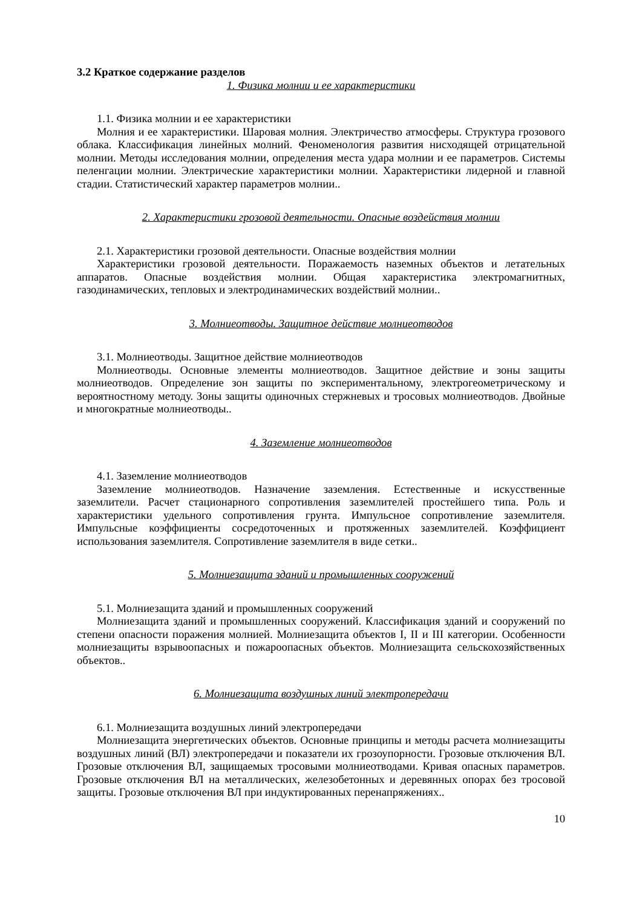3.2 Краткое содержание разделов
1. Физика молнии и ее характеристики
1.1. Физика молнии и ее характеристики
Молния и ее характеристики. Шаровая молния. Электричество атмосферы. Структура грозового облака. Классификация линейных молний. Феноменология развития нисходящей отрицательной молнии. Методы исследования молнии, определения места удара молнии и ее параметров. Системы пеленгации молнии. Электрические характеристики молнии. Характеристики лидерной и главной стадии. Статистический характер параметров молнии..
2. Характеристики грозовой деятельности. Опасные воздействия молнии
2.1. Характеристики грозовой деятельности. Опасные воздействия молнии
Характеристики грозовой деятельности. Поражаемость наземных объектов и летательных аппаратов. Опасные воздействия молнии. Общая характеристика электромагнитных, газодинамических, тепловых и электродинамических воздействий молнии..
3. Молниеотводы. Защитное действие молниеотводов
3.1. Молниеотводы. Защитное действие молниеотводов
Молниеотводы. Основные элементы молниеотводов. Защитное действие и зоны защиты молниеотводов. Определение зон защиты по экспериментальному, электрогеометрическому и вероятностному методу. Зоны защиты одиночных стержневых и тросовых молниеотводов. Двойные и многократные молниеотводы..
4. Заземление молниеотводов
4.1. Заземление молниеотводов
Заземление молниеотводов. Назначение заземления. Естественные и искусственные заземлители. Расчет стационарного сопротивления заземлителей простейшего типа. Роль и характеристики удельного сопротивления грунта. Импульсное сопротивление заземлителя. Импульсные коэффициенты сосредоточенных и протяженных заземлителей. Коэффициент использования заземлителя. Сопротивление заземлителя в виде сетки..
5. Молниезащита зданий и промышленных сооружений
5.1. Молниезащита зданий и промышленных сооружений
Молниезащита зданий и промышленных сооружений. Классификация зданий и сооружений по степени опасности поражения молнией. Молниезащита объектов I, II и III категории. Особенности молниезащиты взрывоопасных и пожароопасных объектов. Молниезащита сельскохозяйственных объектов..
6. Молниезащита воздушных линий электропередачи
6.1. Молниезащита воздушных линий электропередачи
Молниезащита энергетических объектов. Основные принципы и методы расчета молниезащиты воздушных линий (ВЛ) электропередачи и показатели их грозоупорности. Грозовые отключения ВЛ. Грозовые отключения ВЛ, защищаемых тросовыми молниеотводами. Кривая опасных параметров. Грозовые отключения ВЛ на металлических, железобетонных и деревянных опорах без тросовой защиты. Грозовые отключения ВЛ при индуктированных перенапряжениях..
10